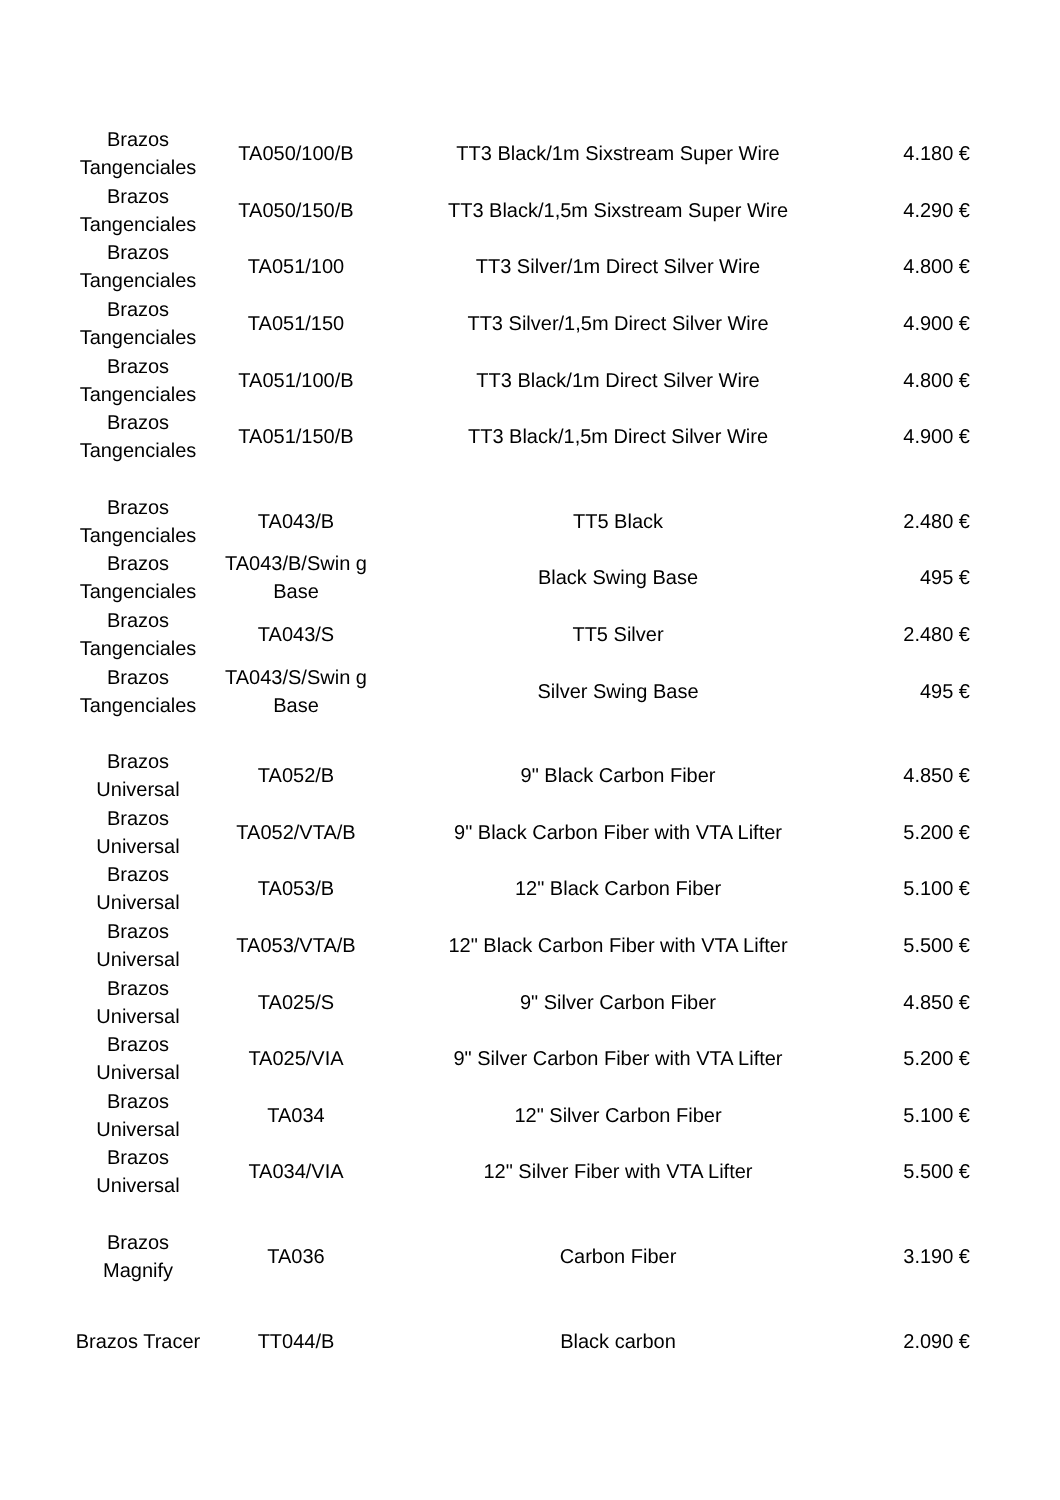| Brazos Tangenciales | TA050/100/B | TT3 Black/1m Sixstream Super Wire | 4.180 € |
| Brazos Tangenciales | TA050/150/B | TT3 Black/1,5m Sixstream Super Wire | 4.290 € |
| Brazos Tangenciales | TA051/100 | TT3 Silver/1m Direct Silver Wire | 4.800 € |
| Brazos Tangenciales | TA051/150 | TT3 Silver/1,5m Direct Silver Wire | 4.900 € |
| Brazos Tangenciales | TA051/100/B | TT3 Black/1m Direct Silver Wire | 4.800 € |
| Brazos Tangenciales | TA051/150/B | TT3 Black/1,5m Direct Silver Wire | 4.900 € |
| Brazos Tangenciales | TA043/B | TT5 Black | 2.480 € |
| Brazos Tangenciales | TA043/B/Swin g Base | Black Swing Base | 495 € |
| Brazos Tangenciales | TA043/S | TT5 Silver | 2.480 € |
| Brazos Tangenciales | TA043/S/Swin g Base | Silver Swing Base | 495 € |
| Brazos Universal | TA052/B | 9" Black Carbon Fiber | 4.850 € |
| Brazos Universal | TA052/VTA/B | 9" Black Carbon Fiber with VTA Lifter | 5.200 € |
| Brazos Universal | TA053/B | 12" Black Carbon Fiber | 5.100 € |
| Brazos Universal | TA053/VTA/B | 12" Black Carbon Fiber with VTA Lifter | 5.500 € |
| Brazos Universal | TA025/S | 9" Silver Carbon Fiber | 4.850 € |
| Brazos Universal | TA025/VIA | 9" Silver Carbon Fiber with VTA Lifter | 5.200 € |
| Brazos Universal | TA034 | 12" Silver Carbon Fiber | 5.100 € |
| Brazos Universal | TA034/VIA | 12" Silver Fiber with VTA Lifter | 5.500 € |
| Brazos Magnify | TA036 | Carbon Fiber | 3.190 € |
| Brazos Tracer | TT044/B | Black carbon | 2.090 € |